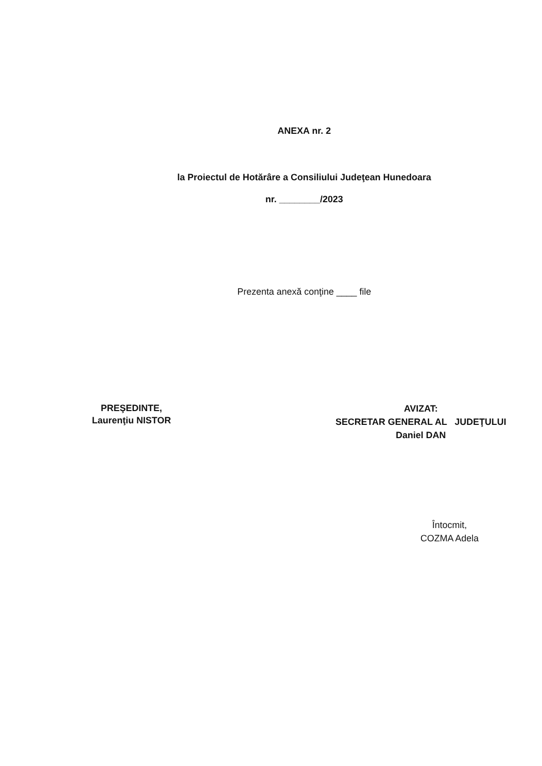ANEXA nr. 2
la Proiectul de Hotărâre a Consiliului Judeţean Hunedoara
nr. ________/2023
Prezenta anexă conţine ____ file
PREŞEDINTE,
Laurenţiu NISTOR
AVIZAT:
SECRETAR GENERAL AL JUDEŢULUI
Daniel DAN
Întocmit,
COZMA Adela